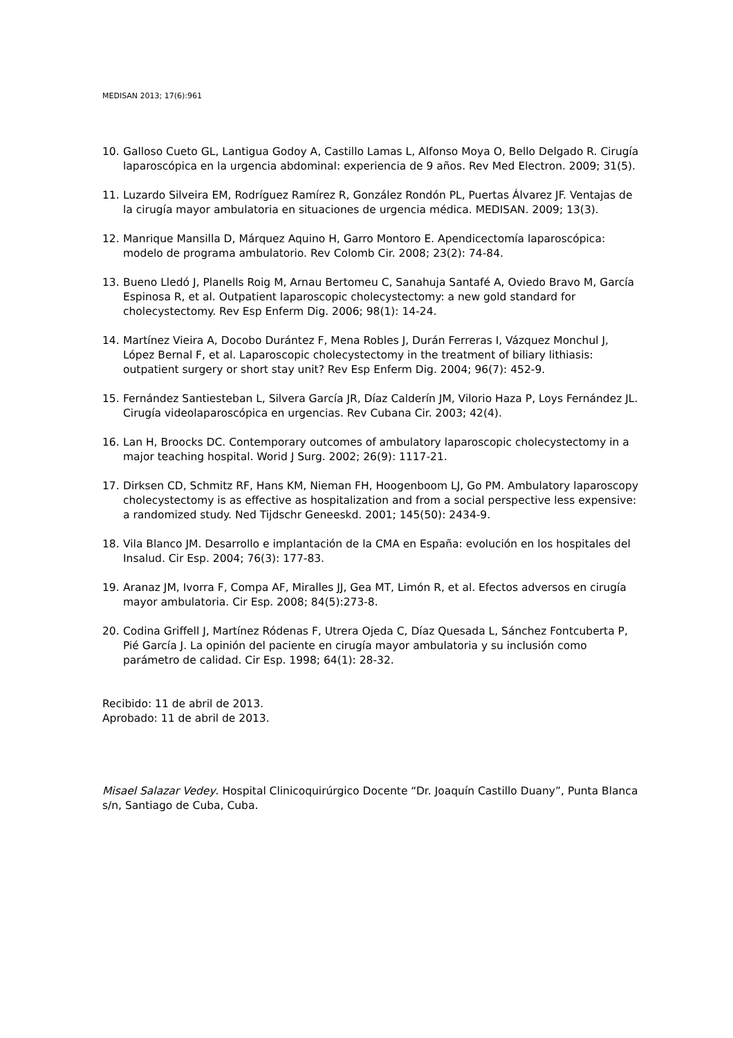MEDISAN 2013; 17(6):961
10. Galloso Cueto GL, Lantigua Godoy A, Castillo Lamas L, Alfonso Moya O, Bello Delgado R. Cirugía laparoscópica en la urgencia abdominal: experiencia de 9 años. Rev Med Electron. 2009; 31(5).
11. Luzardo Silveira EM, Rodríguez Ramírez R, González Rondón PL, Puertas Álvarez JF. Ventajas de la cirugía mayor ambulatoria en situaciones de urgencia médica. MEDISAN. 2009; 13(3).
12. Manrique Mansilla D, Márquez Aquino H, Garro Montoro E. Apendicectomía laparoscópica: modelo de programa ambulatorio. Rev Colomb Cir. 2008; 23(2): 74-84.
13. Bueno Lledó J, Planells Roig M, Arnau Bertomeu C, Sanahuja Santafé A, Oviedo Bravo M, García Espinosa R, et al. Outpatient laparoscopic cholecystectomy: a new gold standard for cholecystectomy. Rev Esp Enferm Dig. 2006; 98(1): 14-24.
14. Martínez Vieira A, Docobo Durántez F, Mena Robles J, Durán Ferreras I, Vázquez Monchul J, López Bernal F, et al. Laparoscopic cholecystectomy in the treatment of biliary lithiasis: outpatient surgery or short stay unit? Rev Esp Enferm Dig. 2004; 96(7): 452-9.
15. Fernández Santiesteban L, Silvera García JR, Díaz Calderín JM, Vilorio Haza P, Loys Fernández JL. Cirugía videolaparoscópica en urgencias. Rev Cubana Cir. 2003; 42(4).
16. Lan H, Broocks DC. Contemporary outcomes of ambulatory laparoscopic cholecystectomy in a major teaching hospital. Worid J Surg. 2002; 26(9): 1117-21.
17. Dirksen CD, Schmitz RF, Hans KM, Nieman FH, Hoogenboom LJ, Go PM. Ambulatory laparoscopy cholecystectomy is as effective as hospitalization and from a social perspective less expensive: a randomized study. Ned Tijdschr Geneeskd. 2001; 145(50): 2434-9.
18. Vila Blanco JM. Desarrollo e implantación de la CMA en España: evolución en los hospitales del Insalud. Cir Esp. 2004; 76(3): 177-83.
19. Aranaz JM, Ivorra F, Compa AF, Miralles JJ, Gea MT, Limón R, et al. Efectos adversos en cirugía mayor ambulatoria. Cir Esp. 2008; 84(5):273-8.
20. Codina Griffell J, Martínez Ródenas F, Utrera Ojeda C, Díaz Quesada L, Sánchez Fontcuberta P, Pié García J. La opinión del paciente en cirugía mayor ambulatoria y su inclusión como parámetro de calidad. Cir Esp. 1998; 64(1): 28-32.
Recibido: 11 de abril de 2013.
Aprobado: 11 de abril de 2013.
Misael Salazar Vedey. Hospital Clinicoquirúrgico Docente “Dr. Joaquín Castillo Duany”, Punta Blanca s/n, Santiago de Cuba, Cuba.